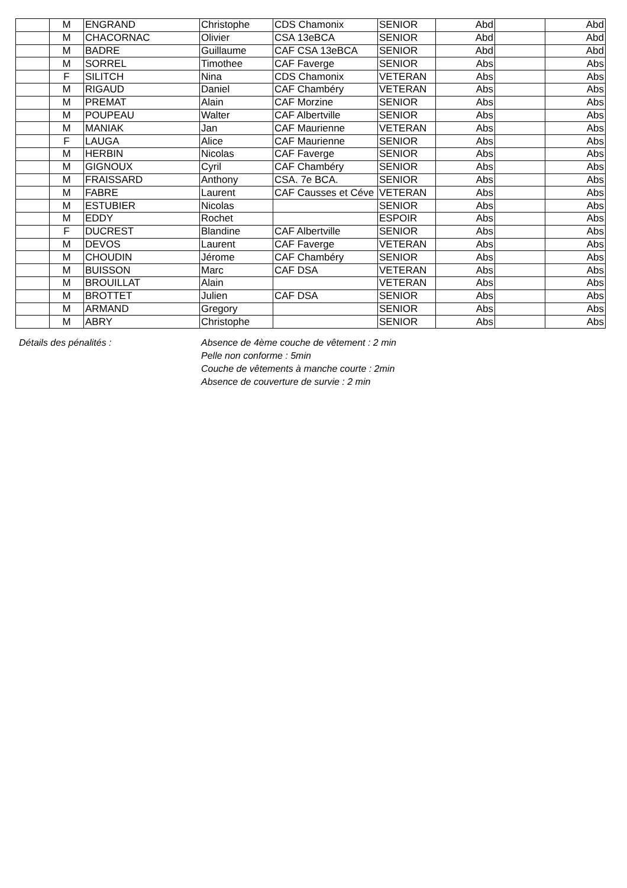| | M | ENGRAND | Christophe | CDS Chamonix | SENIOR | Abd | | Abd |
| | M | CHACORNAC | Olivier | CSA 13eBCA | SENIOR | Abd | | Abd |
| | M | BADRE | Guillaume | CAF CSA 13eBCA | SENIOR | Abd | | Abd |
| | M | SORREL | Timothee | CAF Faverge | SENIOR | Abs | | Abs |
| | F | SILITCH | Nina | CDS Chamonix | VETERAN | Abs | | Abs |
| | M | RIGAUD | Daniel | CAF Chambéry | VETERAN | Abs | | Abs |
| | M | PREMAT | Alain | CAF Morzine | SENIOR | Abs | | Abs |
| | M | POUPEAU | Walter | CAF Albertville | SENIOR | Abs | | Abs |
| | M | MANIAK | Jan | CAF Maurienne | VETERAN | Abs | | Abs |
| | F | LAUGA | Alice | CAF Maurienne | SENIOR | Abs | | Abs |
| | M | HERBIN | Nicolas | CAF Faverge | SENIOR | Abs | | Abs |
| | M | GIGNOUX | Cyril | CAF Chambéry | SENIOR | Abs | | Abs |
| | M | FRAISSARD | Anthony | CSA. 7e BCA. | SENIOR | Abs | | Abs |
| | M | FABRE | Laurent | CAF Causses et Céve | VETERAN | Abs | | Abs |
| | M | ESTUBIER | Nicolas | | SENIOR | Abs | | Abs |
| | M | EDDY | Rochet | | ESPOIR | Abs | | Abs |
| | F | DUCREST | Blandine | CAF Albertville | SENIOR | Abs | | Abs |
| | M | DEVOS | Laurent | CAF Faverge | VETERAN | Abs | | Abs |
| | M | CHOUDIN | Jérome | CAF Chambéry | SENIOR | Abs | | Abs |
| | M | BUISSON | Marc | CAF DSA | VETERAN | Abs | | Abs |
| | M | BROUILLAT | Alain | | VETERAN | Abs | | Abs |
| | M | BROTTET | Julien | CAF DSA | SENIOR | Abs | | Abs |
| | M | ARMAND | Gregory | | SENIOR | Abs | | Abs |
| | M | ABRY | Christophe | | SENIOR | Abs | | Abs |
Détails des pénalités : Absence de 4ème couche de vêtement : 2 min
Pelle non conforme : 5min
Couche de vêtements à manche courte : 2min
Absence de couverture de survie : 2 min